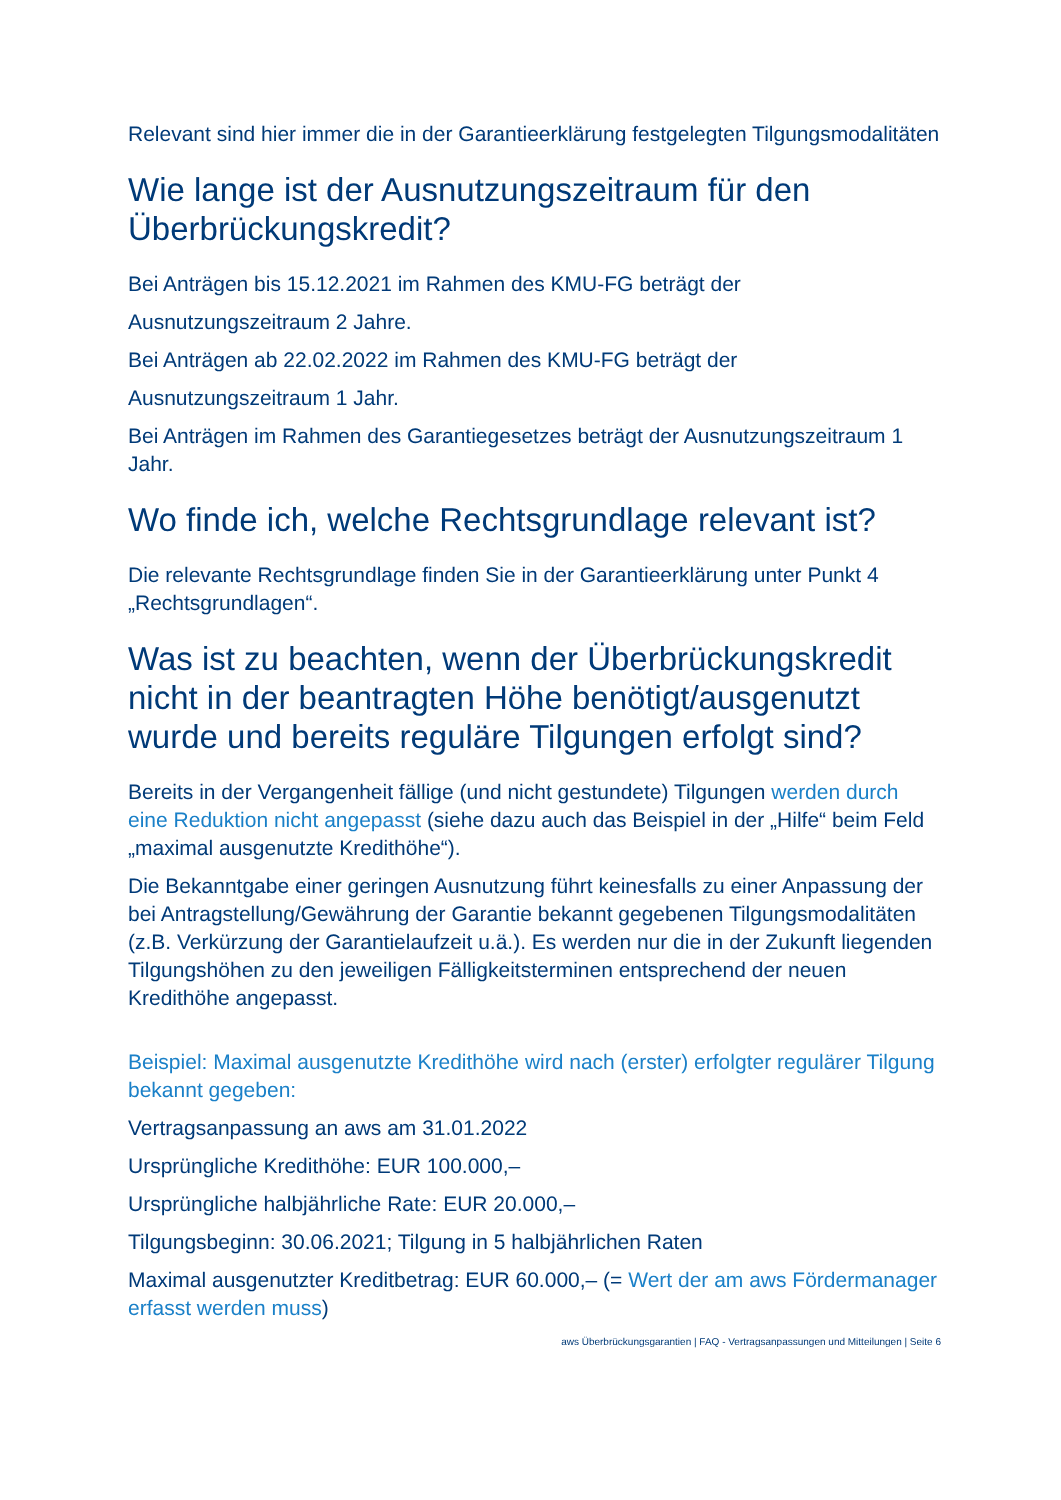Relevant sind hier immer die in der Garantieerklärung festgelegten Tilgungsmodalitäten
Wie lange ist der Ausnutzungszeitraum für den Überbrückungskredit?
Bei Anträgen bis 15.12.2021 im Rahmen des KMU-FG beträgt der
Ausnutzungszeitraum 2 Jahre.
Bei Anträgen ab 22.02.2022 im Rahmen des KMU-FG beträgt der
Ausnutzungszeitraum 1 Jahr.
Bei Anträgen im Rahmen des Garantiegesetzes beträgt der Ausnutzungszeitraum 1 Jahr.
Wo finde ich, welche Rechtsgrundlage relevant ist?
Die relevante Rechtsgrundlage finden Sie in der Garantieerklärung unter Punkt 4 „Rechtsgrundlagen“.
Was ist zu beachten, wenn der Überbrückungskredit nicht in der beantragten Höhe benötigt/ausgenutzt wurde und bereits reguläre Tilgungen erfolgt sind?
Bereits in der Vergangenheit fällige (und nicht gestundete) Tilgungen werden durch eine Reduktion nicht angepasst (siehe dazu auch das Beispiel in der „Hilfe“ beim Feld „maximal ausgenutzte Kredithöhe“).
Die Bekanntgabe einer geringen Ausnutzung führt keinesfalls zu einer Anpassung der bei Antragstellung/Gewährung der Garantie bekannt gegebenen Tilgungsmodalitäten (z.B. Verkürzung der Garantielaufzeit u.ä.). Es werden nur die in der Zukunft liegenden Tilgungshöhen zu den jeweiligen Fälligkeitsterminen entsprechend der neuen Kredithöhe angepasst.
Beispiel: Maximal ausgenutzte Kredithöhe wird nach (erster) erfolgter regulärer Tilgung bekannt gegeben:
Vertragsanpassung an aws am 31.01.2022
Ursprüngliche Kredithöhe: EUR 100.000,–
Ursprüngliche halbjährliche Rate: EUR 20.000,–
Tilgungsbeginn: 30.06.2021; Tilgung in 5 halbjährlichen Raten
Maximal ausgenutzter Kreditbetrag: EUR 60.000,– (= Wert der am aws Fördermanager erfasst werden muss)
aws Überbrückungsgarantien | FAQ - Vertragsanpassungen und Mitteilungen | Seite 6